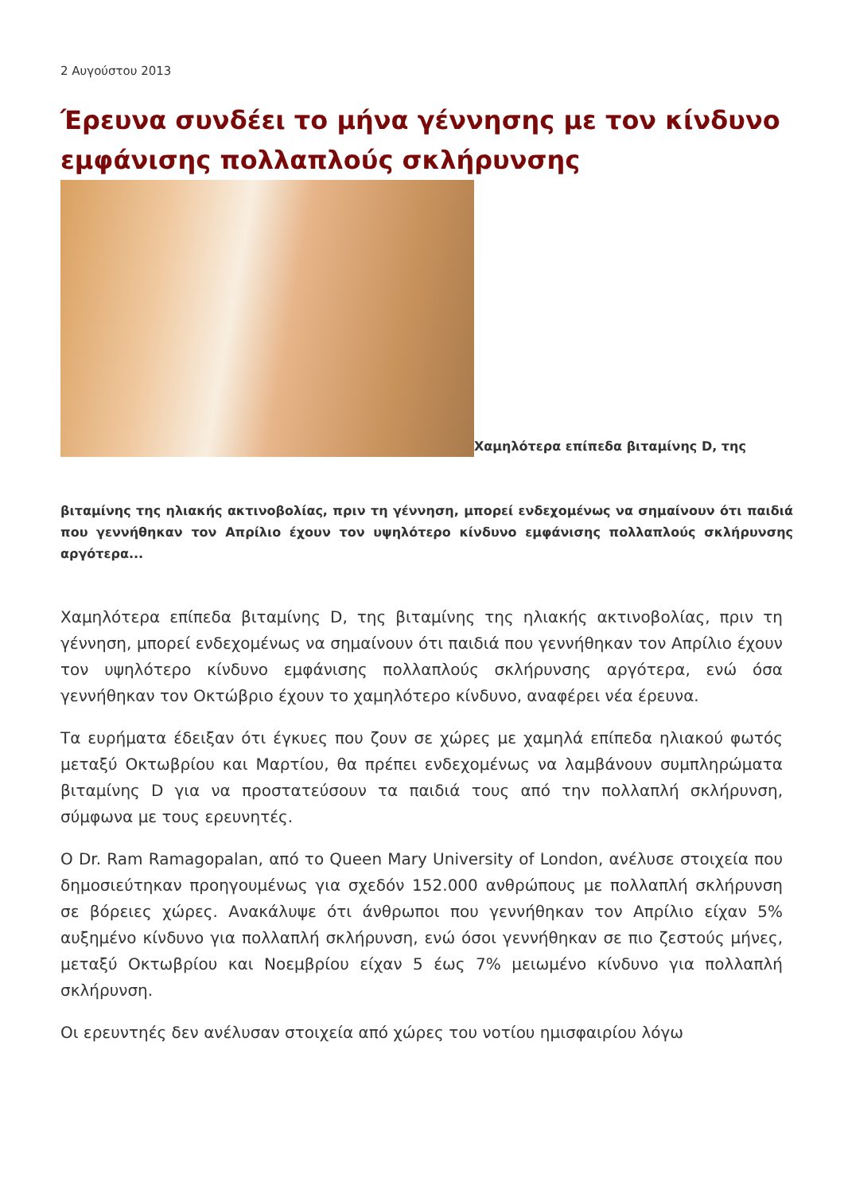2 Αυγούστου 2013
Έρευνα συνδέει το μήνα γέννησης με τον κίνδυνο εμφάνισης πολλαπλούς σκλήρυνσης
Χαμηλότερα επίπεδα βιταμίνης D, της
βιταμίνης της ηλιακής ακτινοβολίας, πριν τη γέννηση, μπορεί ενδεχομένως να σημαίνουν ότι παιδιά που γεννήθηκαν τον Απρίλιο έχουν τον υψηλότερο κίνδυνο εμφάνισης πολλαπλούς σκλήρυνσης αργότερα...
Χαμηλότερα επίπεδα βιταμίνης D, της βιταμίνης της ηλιακής ακτινοβολίας, πριν τη γέννηση, μπορεί ενδεχομένως να σημαίνουν ότι παιδιά που γεννήθηκαν τον Απρίλιο έχουν τον υψηλότερο κίνδυνο εμφάνισης πολλαπλούς σκλήρυνσης αργότερα, ενώ όσα γεννήθηκαν τον Οκτώβριο έχουν το χαμηλότερο κίνδυνο, αναφέρει νέα έρευνα.
Τα ευρήματα έδειξαν ότι έγκυες που ζουν σε χώρες με χαμηλά επίπεδα ηλιακού φωτός μεταξύ Οκτωβρίου και Μαρτίου, θα πρέπει ενδεχομένως να λαμβάνουν συμπληρώματα βιταμίνης D για να προστατεύσουν τα παιδιά τους από την πολλαπλή σκλήρυνση, σύμφωνα με τους ερευνητές.
Ο Dr. Ram Ramagopalan, από το Queen Mary University of London, ανέλυσε στοιχεία που δημοσιεύτηκαν προηγουμένως για σχεδόν 152.000 ανθρώπους με πολλαπλή σκλήρυνση σε βόρειες χώρες. Ανακάλυψε ότι άνθρωποι που γεννήθηκαν τον Απρίλιο είχαν 5% αυξημένο κίνδυνο για πολλαπλή σκλήρυνση, ενώ όσοι γεννήθηκαν σε πιο ζεστούς μήνες, μεταξύ Οκτωβρίου και Νοεμβρίου είχαν 5 έως 7% μειωμένο κίνδυνο για πολλαπλή σκλήρυνση.
Οι ερευντηές δεν ανέλυσαν στοιχεία από χώρες του νοτίου ημισφαιρίου λόγω